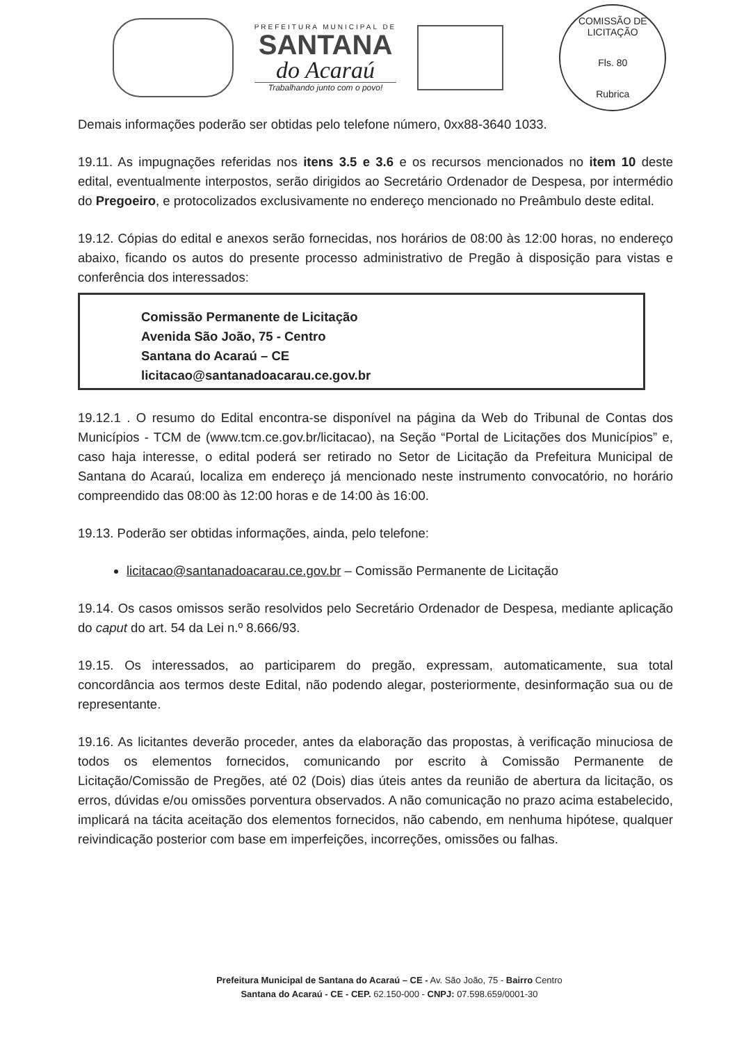PREFEITURA MUNICIPAL DE
SANTANA
do Acaraú
Trabalhando junto com o povo!
COMISSÃO DE LICITAÇÃO
Fls. 80
Rubrica
Demais informações poderão ser obtidas pelo telefone número, 0xx88-3640 1033.
19.11. As impugnações referidas nos itens 3.5 e 3.6 e os recursos mencionados no item 10 deste edital, eventualmente interpostos, serão dirigidos ao Secretário Ordenador de Despesa, por intermédio do Pregoeiro, e protocolizados exclusivamente no endereço mencionado no Preâmbulo deste edital.
19.12. Cópias do edital e anexos serão fornecidas, nos horários de 08:00 às 12:00 horas, no endereço abaixo, ficando os autos do presente processo administrativo de Pregão à disposição para vistas e conferência dos interessados:
Comissão Permanente de Licitação
Avenida São João, 75 - Centro
Santana do Acaraú – CE
licitacao@santanadoacarau.ce.gov.br
19.12.1 . O resumo do Edital encontra-se disponível na página da Web do Tribunal de Contas dos Municípios - TCM de (www.tcm.ce.gov.br/licitacao), na Seção “Portal de Licitações dos Municípios” e, caso haja interesse, o edital poderá ser retirado no Setor de Licitação da Prefeitura Municipal de Santana do Acaraú, localiza em endereço já mencionado neste instrumento convocatório, no horário compreendido das 08:00 às 12:00 horas e de 14:00 às 16:00.
19.13. Poderão ser obtidas informações, ainda, pelo telefone:
licitacao@santanadoacarau.ce.gov.br – Comissão Permanente de Licitação
19.14. Os casos omissos serão resolvidos pelo Secretário Ordenador de Despesa, mediante aplicação do caput do art. 54 da Lei n.º 8.666/93.
19.15. Os interessados, ao participarem do pregão, expressam, automaticamente, sua total concordância aos termos deste Edital, não podendo alegar, posteriormente, desinformação sua ou de representante.
19.16. As licitantes deverão proceder, antes da elaboração das propostas, à verificação minuciosa de todos os elementos fornecidos, comunicando por escrito à Comissão Permanente de Licitação/Comissão de Pregões, até 02 (Dois) dias úteis antes da reunião de abertura da licitação, os erros, dúvidas e/ou omissões porventura observados. A não comunicação no prazo acima estabelecido, implicará na tácita aceitação dos elementos fornecidos, não cabendo, em nenhuma hipótese, qualquer reivindicação posterior com base em imperfeições, incorreções, omissões ou falhas.
Prefeitura Municipal de Santana do Acaraú – CE - Av. São João, 75 - Bairro Centro
Santana do Acaraú - CE - CEP. 62.150-000 - CNPJ: 07.598.659/0001-30